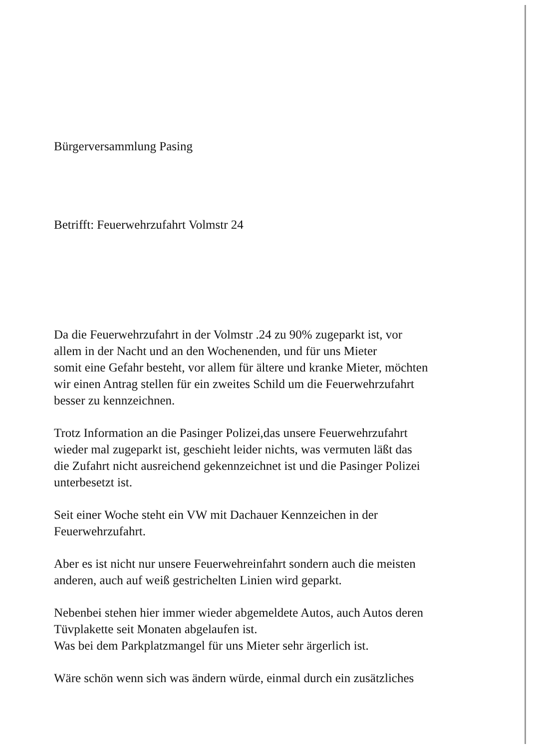Bürgerversammlung Pasing
Betrifft: Feuerwehrzufahrt Volmstr 24
Da die Feuerwehrzufahrt in der Volmstr .24 zu 90% zugeparkt ist, vor
allem in der Nacht und an den Wochenenden, und für uns Mieter
somit eine Gefahr besteht, vor allem für ältere und kranke Mieter, möchten
wir einen Antrag stellen für ein zweites Schild um die Feuerwehrzufahrt
besser zu kennzeichnen.
Trotz Information an die Pasinger Polizei,das unsere Feuerwehrzufahrt
wieder mal zugeparkt ist, geschieht leider nichts, was vermuten läßt das
die Zufahrt nicht ausreichend gekennzeichnet ist und die Pasinger Polizei
unterbesetzt ist.
Seit einer Woche steht ein VW mit Dachauer Kennzeichen in der
Feuerwehrzufahrt.
Aber es ist nicht nur unsere Feuerwehreinfahrt sondern auch die meisten
anderen, auch auf weiß gestrichelten Linien wird geparkt.
Nebenbei stehen hier immer wieder abgemeldete Autos, auch Autos deren
Tüvplakette seit Monaten abgelaufen ist.
Was bei dem Parkplatzmangel für uns Mieter sehr ärgerlich ist.
Wäre schön wenn sich was ändern würde, einmal durch ein zusätzliches